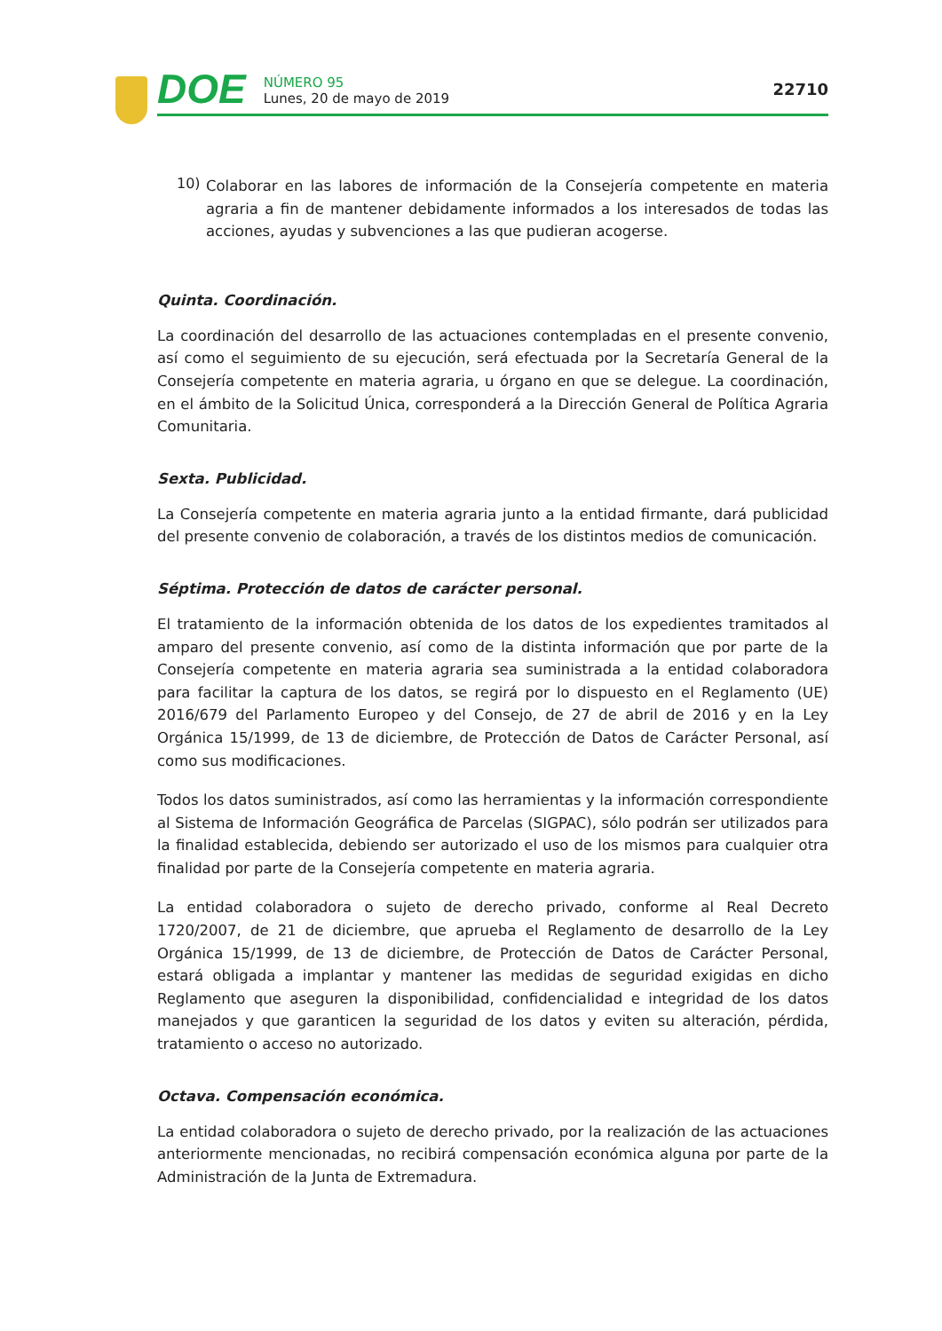DOE
NÚMERO 95
Lunes, 20 de mayo de 2019
22710
10)
Colaborar en las labores de información de la Consejería competente en materia agraria a fin de mantener debidamente informados a los interesados de todas las acciones, ayudas y subvenciones a las que pudieran acogerse.
Quinta. Coordinación.
La coordinación del desarrollo de las actuaciones contempladas en el presente convenio, así como el seguimiento de su ejecución, será efectuada por la Secretaría General de la Consejería competente en materia agraria, u órgano en que se delegue. La coordinación, en el ámbito de la Solicitud Única, corresponderá a la Dirección General de Política Agraria Comunitaria.
Sexta. Publicidad.
La Consejería competente en materia agraria junto a la entidad firmante, dará publicidad del presente convenio de colaboración, a través de los distintos medios de comunicación.
Séptima. Protección de datos de carácter personal.
El tratamiento de la información obtenida de los datos de los expedientes tramitados al amparo del presente convenio, así como de la distinta información que por parte de la Consejería competente en materia agraria sea suministrada a la entidad colaboradora para facilitar la captura de los datos, se regirá por lo dispuesto en el Reglamento (UE) 2016/679 del Parlamento Europeo y del Consejo, de 27 de abril de 2016 y en la Ley Orgánica 15/1999, de 13 de diciembre, de Protección de Datos de Carácter Personal, así como sus modificaciones.
Todos los datos suministrados, así como las herramientas y la información correspondiente al Sistema de Información Geográfica de Parcelas (SIGPAC), sólo podrán ser utilizados para la finalidad establecida, debiendo ser autorizado el uso de los mismos para cualquier otra finalidad por parte de la Consejería competente en materia agraria.
La entidad colaboradora o sujeto de derecho privado, conforme al Real Decreto 1720/2007, de 21 de diciembre, que aprueba el Reglamento de desarrollo de la Ley Orgánica 15/1999, de 13 de diciembre, de Protección de Datos de Carácter Personal, estará obligada a implantar y mantener las medidas de seguridad exigidas en dicho Reglamento que aseguren la disponibilidad, confidencialidad e integridad de los datos manejados y que garanticen la seguridad de los datos y eviten su alteración, pérdida, tratamiento o acceso no autorizado.
Octava. Compensación económica.
La entidad colaboradora o sujeto de derecho privado, por la realización de las actuaciones anteriormente mencionadas, no recibirá compensación económica alguna por parte de la Administración de la Junta de Extremadura.